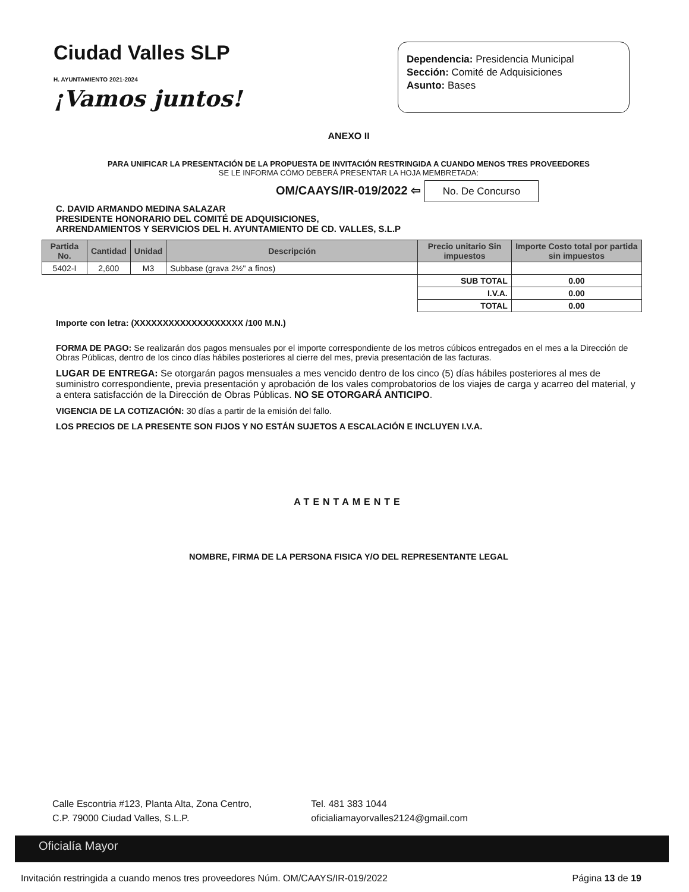Ciudad Valles SLP
H. AYUNTAMIENTO 2021-2024
¡Vamos juntos!
Dependencia: Presidencia Municipal
Sección: Comité de Adquisiciones
Asunto: Bases
ANEXO II
PARA UNIFICAR LA PRESENTACIÓN DE LA PROPUESTA DE INVITACIÓN RESTRINGIDA A CUANDO MENOS TRES PROVEEDORES
SE LE INFORMA CÓMO DEBERÁ PRESENTAR LA HOJA MEMBRETADA:
OM/CAAYS/IR-019/2022 ⇦ No. De Concurso
C. DAVID ARMANDO MEDINA SALAZAR
PRESIDENTE HONORARIO DEL COMITÉ DE ADQUISICIONES,
ARRENDAMIENTOS Y SERVICIOS DEL H. AYUNTAMIENTO DE CD. VALLES, S.L.P
| Partida No. | Cantidad | Unidad | Descripción | Precio unitario Sin impuestos | Importe Costo total por partida sin impuestos |
| --- | --- | --- | --- | --- | --- |
| 5402-I | 2,600 | M3 | Subbase (grava 2½" a finos) | | |
| | | | | SUB TOTAL | 0.00 |
| | | | | I.V.A. | 0.00 |
| | | | | TOTAL | 0.00 |
Importe con letra: (XXXXXXXXXXXXXXXXXXX /100 M.N.)
FORMA DE PAGO: Se realizarán dos pagos mensuales por el importe correspondiente de los metros cúbicos entregados en el mes a la Dirección de Obras Públicas, dentro de los cinco días hábiles posteriores al cierre del mes, previa presentación de las facturas.
LUGAR DE ENTREGA: Se otorgarán pagos mensuales a mes vencido dentro de los cinco (5) días hábiles posteriores al mes de suministro correspondiente, previa presentación y aprobación de los vales comprobatorios de los viajes de carga y acarreo del material, y a entera satisfacción de la Dirección de Obras Públicas. NO SE OTORGARÁ ANTICIPO.
VIGENCIA DE LA COTIZACIÓN: 30 días a partir de la emisión del fallo.
LOS PRECIOS DE LA PRESENTE SON FIJOS Y NO ESTÁN SUJETOS A ESCALACIÓN E INCLUYEN I.V.A.
ATENTAMENTE
NOMBRE, FIRMA DE LA PERSONA FISICA Y/O DEL REPRESENTANTE LEGAL
Calle Escontria #123, Planta Alta, Zona Centro,
C.P. 79000 Ciudad Valles, S.L.P.
Tel. 481 383 1044
oficialiamayorvalles2124@gmail.com
Oficialía Mayor
Invitación restringida a cuando menos tres proveedores Núm. OM/CAAYS/IR-019/2022 Página 13 de 19